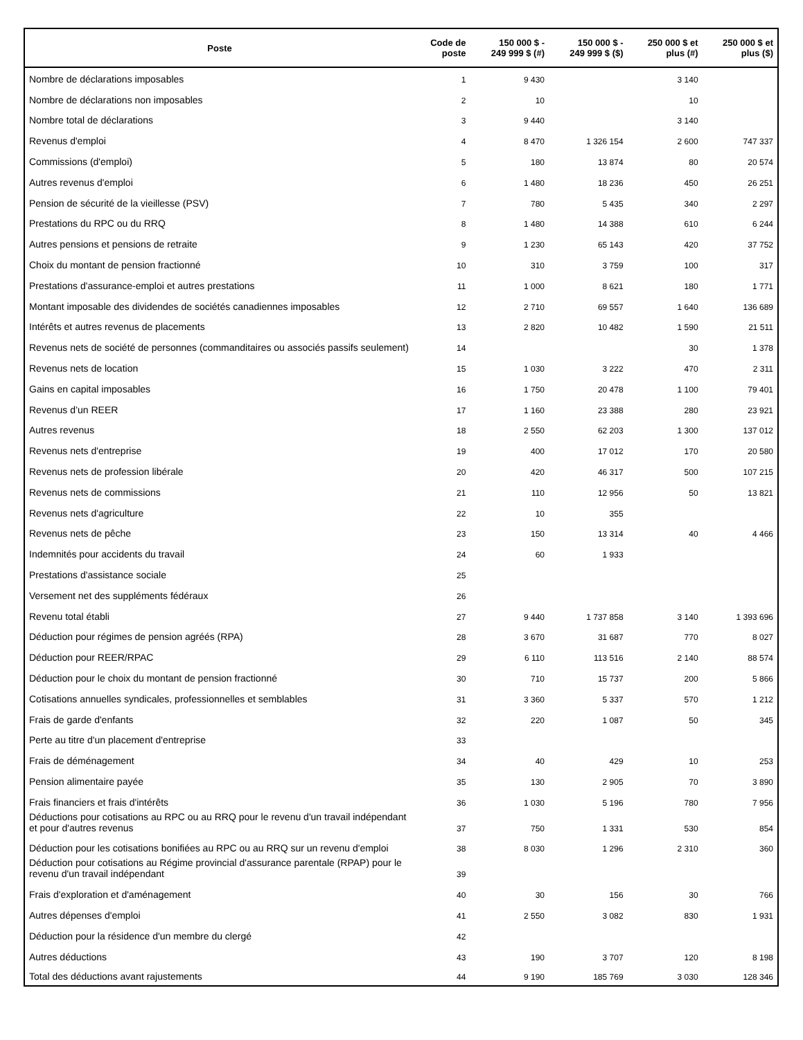| Poste | Code de poste | 150 000 $ - 249 999 $ (#) | 150 000 $ - 249 999 $ ($) | 250 000 $ et plus (#) | 250 000 $ et plus ($) |
| --- | --- | --- | --- | --- | --- |
| Nombre de déclarations imposables | 1 | 9 430 | | 3 140 | |
| Nombre de déclarations non imposables | 2 | 10 | | 10 | |
| Nombre total de déclarations | 3 | 9 440 | | 3 140 | |
| Revenus d'emploi | 4 | 8 470 | 1 326 154 | 2 600 | 747 337 |
| Commissions (d'emploi) | 5 | 180 | 13 874 | 80 | 20 574 |
| Autres revenus d'emploi | 6 | 1 480 | 18 236 | 450 | 26 251 |
| Pension de sécurité de la vieillesse (PSV) | 7 | 780 | 5 435 | 340 | 2 297 |
| Prestations du RPC ou du RRQ | 8 | 1 480 | 14 388 | 610 | 6 244 |
| Autres pensions et pensions de retraite | 9 | 1 230 | 65 143 | 420 | 37 752 |
| Choix du montant de pension fractionné | 10 | 310 | 3 759 | 100 | 317 |
| Prestations d'assurance-emploi et autres prestations | 11 | 1 000 | 8 621 | 180 | 1 771 |
| Montant imposable des dividendes de sociétés canadiennes imposables | 12 | 2 710 | 69 557 | 1 640 | 136 689 |
| Intérêts et autres revenus de placements | 13 | 2 820 | 10 482 | 1 590 | 21 511 |
| Revenus nets de société de personnes (commanditaires ou associés passifs seulement) | 14 | | | 30 | 1 378 |
| Revenus nets de location | 15 | 1 030 | 3 222 | 470 | 2 311 |
| Gains en capital imposables | 16 | 1 750 | 20 478 | 1 100 | 79 401 |
| Revenus d’un REER | 17 | 1 160 | 23 388 | 280 | 23 921 |
| Autres revenus | 18 | 2 550 | 62 203 | 1 300 | 137 012 |
| Revenus nets d'entreprise | 19 | 400 | 17 012 | 170 | 20 580 |
| Revenus nets de profession libérale | 20 | 420 | 46 317 | 500 | 107 215 |
| Revenus nets de commissions | 21 | 110 | 12 956 | 50 | 13 821 |
| Revenus nets d'agriculture | 22 | 10 | 355 | | |
| Revenus nets de pêche | 23 | 150 | 13 314 | 40 | 4 466 |
| Indemnités pour accidents du travail | 24 | 60 | 1 933 | | |
| Prestations d'assistance sociale | 25 | | | | |
| Versement net des suppléments fédéraux | 26 | | | | |
| Revenu total établi | 27 | 9 440 | 1 737 858 | 3 140 | 1 393 696 |
| Déduction pour régimes de pension agréés (RPA) | 28 | 3 670 | 31 687 | 770 | 8 027 |
| Déduction pour REER/RPAC | 29 | 6 110 | 113 516 | 2 140 | 88 574 |
| Déduction pour le choix du montant de pension fractionné | 30 | 710 | 15 737 | 200 | 5 866 |
| Cotisations annuelles syndicales, professionnelles et semblables | 31 | 3 360 | 5 337 | 570 | 1 212 |
| Frais de garde d'enfants | 32 | 220 | 1 087 | 50 | 345 |
| Perte au titre d'un placement d'entreprise | 33 | | | | |
| Frais de déménagement | 34 | 40 | 429 | 10 | 253 |
| Pension alimentaire payée | 35 | 130 | 2 905 | 70 | 3 890 |
| Frais financiers et frais d'intérêts | 36 | 1 030 | 5 196 | 780 | 7 956 |
| Déductions pour cotisations au RPC ou au RRQ pour le revenu d'un travail indépendant et pour d'autres revenus | 37 | 750 | 1 331 | 530 | 854 |
| Déduction pour les cotisations bonifiées au RPC ou au RRQ sur un revenu d'emploi | 38 | 8 030 | 1 296 | 2 310 | 360 |
| Déduction pour cotisations au Régime provincial d'assurance parentale (RPAP) pour le revenu d'un travail indépendant | 39 | | | | |
| Frais d'exploration et d'aménagement | 40 | 30 | 156 | 30 | 766 |
| Autres dépenses d'emploi | 41 | 2 550 | 3 082 | 830 | 1 931 |
| Déduction pour la résidence d'un membre du clergé | 42 | | | | |
| Autres déductions | 43 | 190 | 3 707 | 120 | 8 198 |
| Total des déductions avant rajustements | 44 | 9 190 | 185 769 | 3 030 | 128 346 |